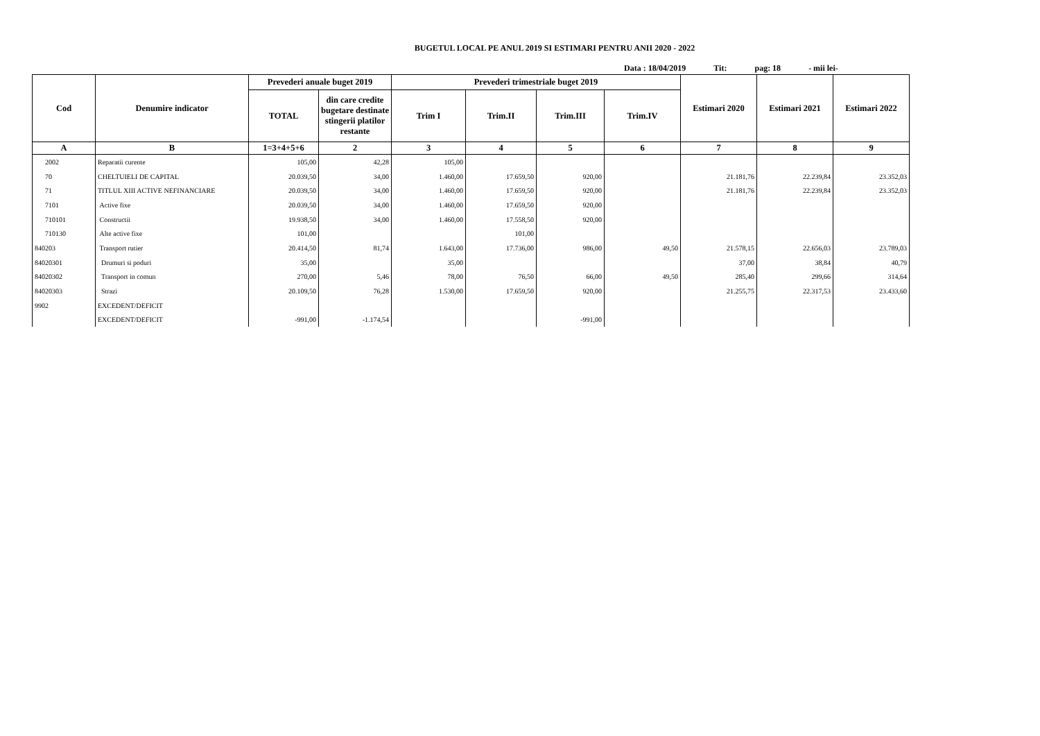BUGETUL LOCAL PE ANUL 2019 SI ESTIMARI PENTRU ANII 2020 - 2022
Data : 18/04/2019 Tit: pag: 18 - mii lei-
| Cod | Denumire indicator | Prevederi anuale buget 2019 | | Prevederi trimestriale buget 2019 | | | | Estimari 2020 | Estimari 2021 | Estimari 2022 |
| --- | --- | --- | --- | --- | --- | --- | --- | --- | --- | --- |
| | | TOTAL | din care credite bugetare destinate stingerii platilor restante | Trim I | Trim.II | Trim.III | Trim.IV | | | |
| A | B | 1=3+4+5+6 | 2 | 3 | 4 | 5 | 6 | 7 | 8 | 9 |
| 2002 | Reparatii curente | 105,00 | 42,28 | 105,00 | | | | | | |
| 70 | CHELTUIELI DE CAPITAL | 20.039,50 | 34,00 | 1.460,00 | 17.659,50 | 920,00 | | 21.181,76 | 22.239,84 | 23.352,03 |
| 71 | TITLUL XIII ACTIVE NEFINANCIARE | 20.039,50 | 34,00 | 1.460,00 | 17.659,50 | 920,00 | | 21.181,76 | 22.239,84 | 23.352,03 |
| 7101 | Active fixe | 20.039,50 | 34,00 | 1.460,00 | 17.659,50 | 920,00 | | | | |
| 710101 | Constructii | 19.938,50 | 34,00 | 1.460,00 | 17.558,50 | 920,00 | | | | |
| 710130 | Alte active fixe | 101,00 | | | 101,00 | | | | | |
| 840203 | Transport rutier | 20.414,50 | 81,74 | 1.643,00 | 17.736,00 | 986,00 | 49,50 | 21.578,15 | 22.656,03 | 23.789,03 |
| 84020301 | Drumuri si poduri | 35,00 | | 35,00 | | | | 37,00 | 38,84 | 40,79 |
| 84020302 | Transport in comun | 270,00 | 5,46 | 78,00 | 76,50 | 66,00 | 49,50 | 285,40 | 299,66 | 314,64 |
| 84020303 | Strazi | 20.109,50 | 76,28 | 1.530,00 | 17.659,50 | 920,00 | | 21.255,75 | 22.317,53 | 23.433,60 |
| 9902 | EXCEDENT/DEFICIT | | | | | | | | | |
| | EXCEDENT/DEFICIT | -991,00 | -1.174,54 | | | -991,00 | | | | |